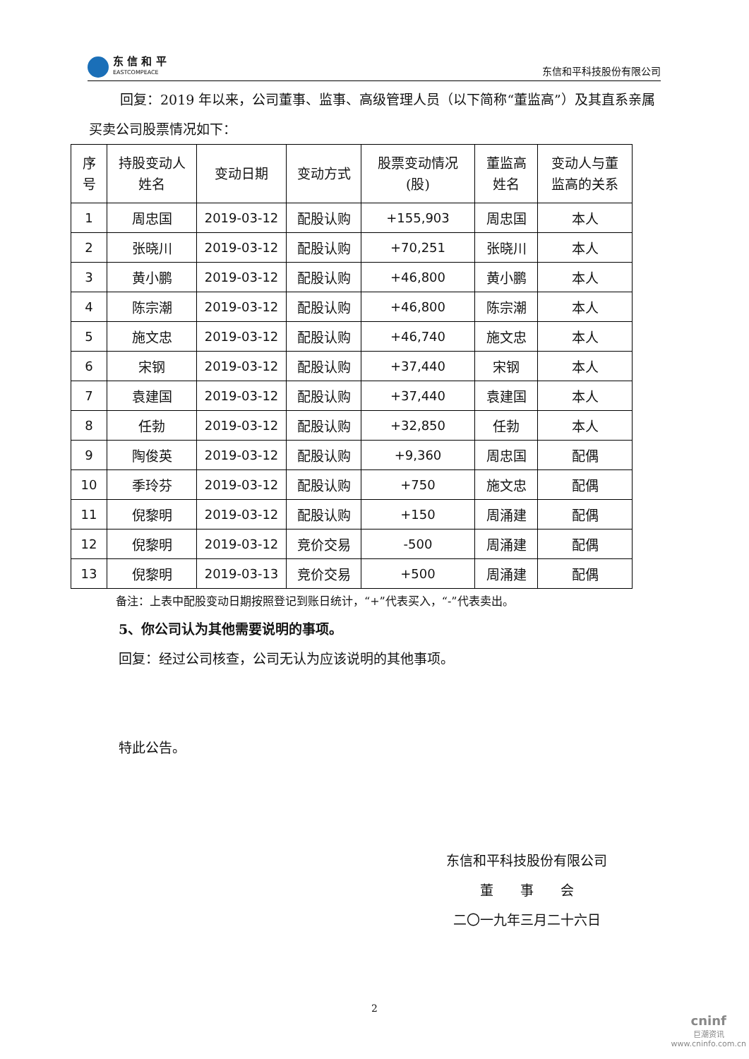东 信 和 平
EASTCOMPEACE
东信和平科技股份有限公司
回复：2019 年以来，公司董事、监事、高级管理人员（以下简称“董监高”）及其直系亲属买卖公司股票情况如下：
| 序 号 | 持股变动人 姓名 | 变动日期 | 变动方式 | 股票变动情况 (股) | 董监高 姓名 | 变动人与董 监高的关系 |
| --- | --- | --- | --- | --- | --- | --- |
| 1 | 周忠国 | 2019-03-12 | 配股认购 | +155,903 | 周忠国 | 本人 |
| 2 | 张晓川 | 2019-03-12 | 配股认购 | +70,251 | 张晓川 | 本人 |
| 3 | 黄小鹏 | 2019-03-12 | 配股认购 | +46,800 | 黄小鹏 | 本人 |
| 4 | 陈宗潮 | 2019-03-12 | 配股认购 | +46,800 | 陈宗潮 | 本人 |
| 5 | 施文忠 | 2019-03-12 | 配股认购 | +46,740 | 施文忠 | 本人 |
| 6 | 宋钢 | 2019-03-12 | 配股认购 | +37,440 | 宋钢 | 本人 |
| 7 | 袁建国 | 2019-03-12 | 配股认购 | +37,440 | 袁建国 | 本人 |
| 8 | 任勃 | 2019-03-12 | 配股认购 | +32,850 | 任勃 | 本人 |
| 9 | 陶俊英 | 2019-03-12 | 配股认购 | +9,360 | 周忠国 | 配偶 |
| 10 | 季玲芬 | 2019-03-12 | 配股认购 | +750 | 施文忠 | 配偶 |
| 11 | 倪黎明 | 2019-03-12 | 配股认购 | +150 | 周涌建 | 配偶 |
| 12 | 倪黎明 | 2019-03-12 | 竞价交易 | -500 | 周涌建 | 配偶 |
| 13 | 倪黎明 | 2019-03-13 | 竞价交易 | +500 | 周涌建 | 配偶 |
备注：上表中配股变动日期按照登记到账日统计，“+”代表买入，“-”代表卖出。
5、你公司认为其他需要说明的事项。
回复：经过公司核查，公司无认为应该说明的其他事项。
特此公告。
东信和平科技股份有限公司
董　　事　　会
二〇一九年三月二十六日
2
cninf
巨潮资讯
www.cninfo.com.cn